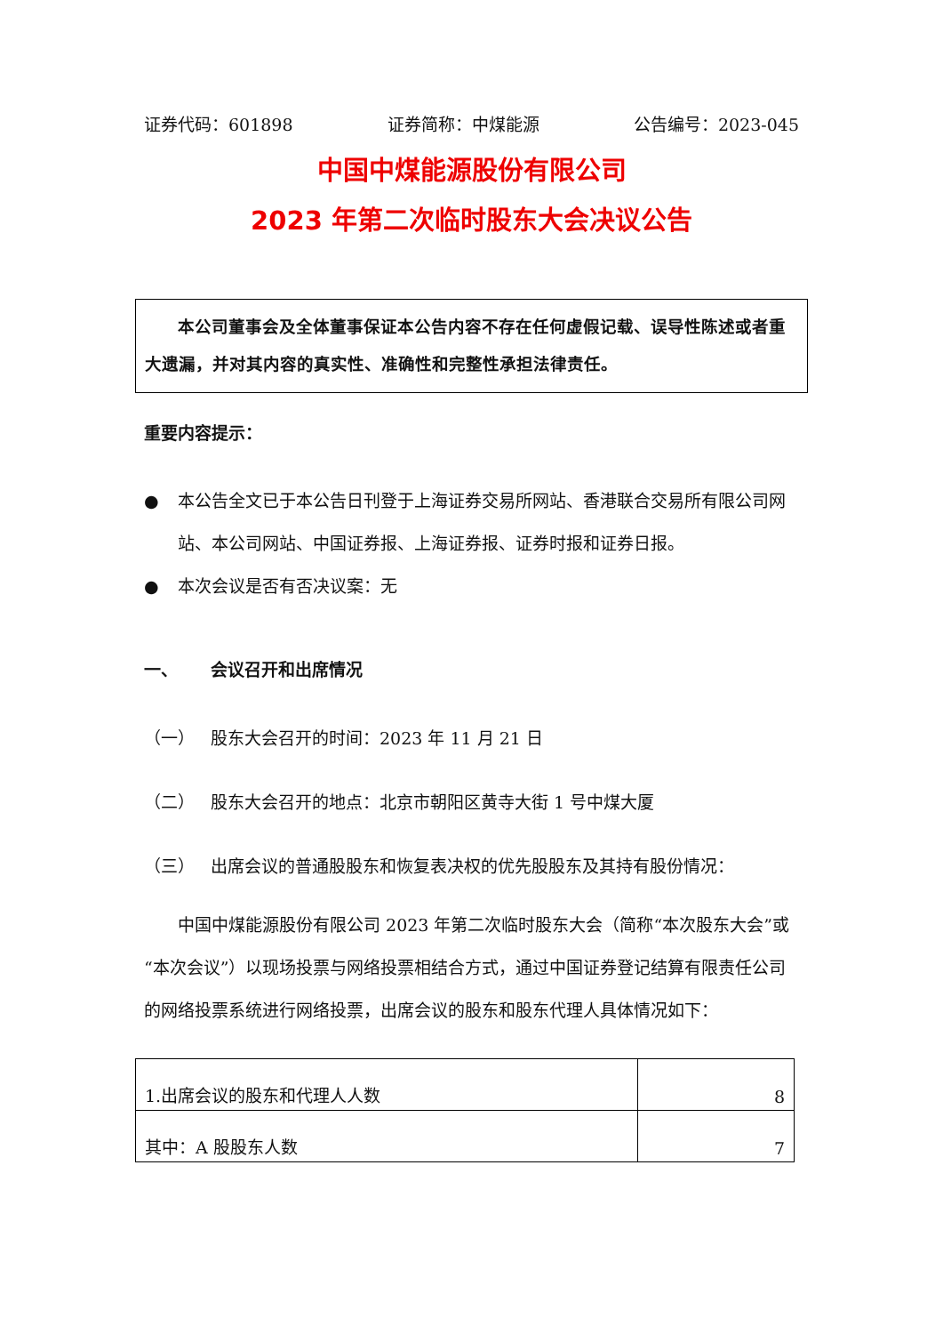证券代码：601898 证券简称：中煤能源 公告编号：2023-045
中国中煤能源股份有限公司
2023 年第二次临时股东大会决议公告
本公司董事会及全体董事保证本公告内容不存在任何虚假记载、误导性陈述或者重大遗漏，并对其内容的真实性、准确性和完整性承担法律责任。
重要内容提示：
● 本公告全文已于本公告日刊登于上海证券交易所网站、香港联合交易所有限公司网站、本公司网站、中国证券报、上海证券报、证券时报和证券日报。
● 本次会议是否有否决议案：无
一、 会议召开和出席情况
（一） 股东大会召开的时间：2023 年 11 月 21 日
（二） 股东大会召开的地点：北京市朝阳区黄寺大街 1 号中煤大厦
（三） 出席会议的普通股股东和恢复表决权的优先股股东及其持有股份情况：
中国中煤能源股份有限公司 2023 年第二次临时股东大会（简称“本次股东大会”或“本次会议”）以现场投票与网络投票相结合方式，通过中国证券登记结算有限责任公司的网络投票系统进行网络投票，出席会议的股东和股东代理人具体情况如下：
| 1.出席会议的股东和代理人人数 | 8 |
| 其中：A 股股东人数 | 7 |